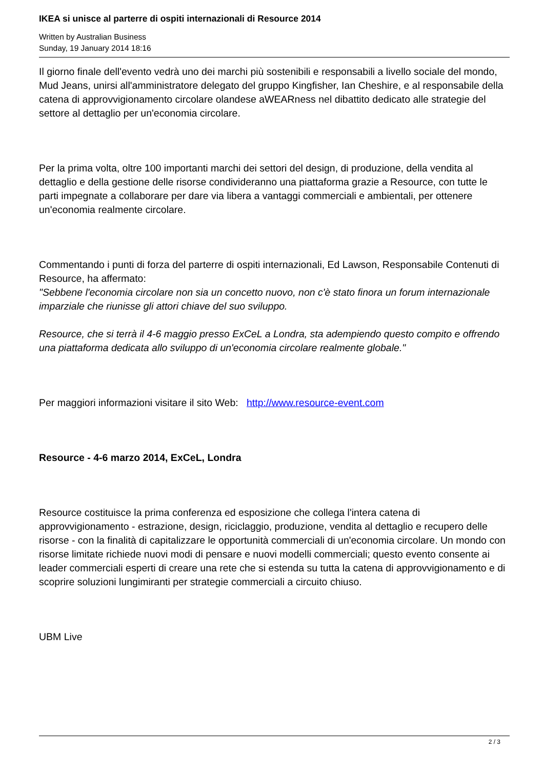IKEA si unisce al parterre di ospiti internazionali di Resource 2014
Written by Australian Business
Sunday, 19 January 2014 18:16
Il giorno finale dell'evento vedrà uno dei marchi più sostenibili e responsabili a livello sociale del mondo, Mud Jeans, unirsi all'amministratore delegato del gruppo Kingfisher, Ian Cheshire, e al responsabile della catena di approvvigionamento circolare olandese aWEARness nel dibattito dedicato alle strategie del settore al dettaglio per un'economia circolare.
Per la prima volta, oltre 100 importanti marchi dei settori del design, di produzione, della vendita al dettaglio e della gestione delle risorse condivideranno una piattaforma grazie a Resource, con tutte le parti impegnate a collaborare per dare via libera a vantaggi commerciali e ambientali, per ottenere un'economia realmente circolare.
Commentando i punti di forza del parterre di ospiti internazionali, Ed Lawson, Responsabile Contenuti di Resource, ha affermato:
"Sebbene l'economia circolare non sia un concetto nuovo, non c'è stato finora un forum internazionale imparziale che riunisse gli attori chiave del suo sviluppo.
Resource, che si terrà il 4-6 maggio presso ExCeL a Londra, sta adempiendo questo compito e offrendo una piattaforma dedicata allo sviluppo di un'economia circolare realmente globale."
Per maggiori informazioni visitare il sito Web: http://www.resource-event.com
Resource - 4-6 marzo 2014, ExCeL, Londra
Resource costituisce la prima conferenza ed esposizione che collega l'intera catena di approvvigionamento - estrazione, design, riciclaggio, produzione, vendita al dettaglio e recupero delle risorse - con la finalità di capitalizzare le opportunità commerciali di un'economia circolare. Un mondo con risorse limitate richiede nuovi modi di pensare e nuovi modelli commerciali; questo evento consente ai leader commerciali esperti di creare una rete che si estenda su tutta la catena di approvvigionamento e di scoprire soluzioni lungimiranti per strategie commerciali a circuito chiuso.
UBM Live
2 / 3